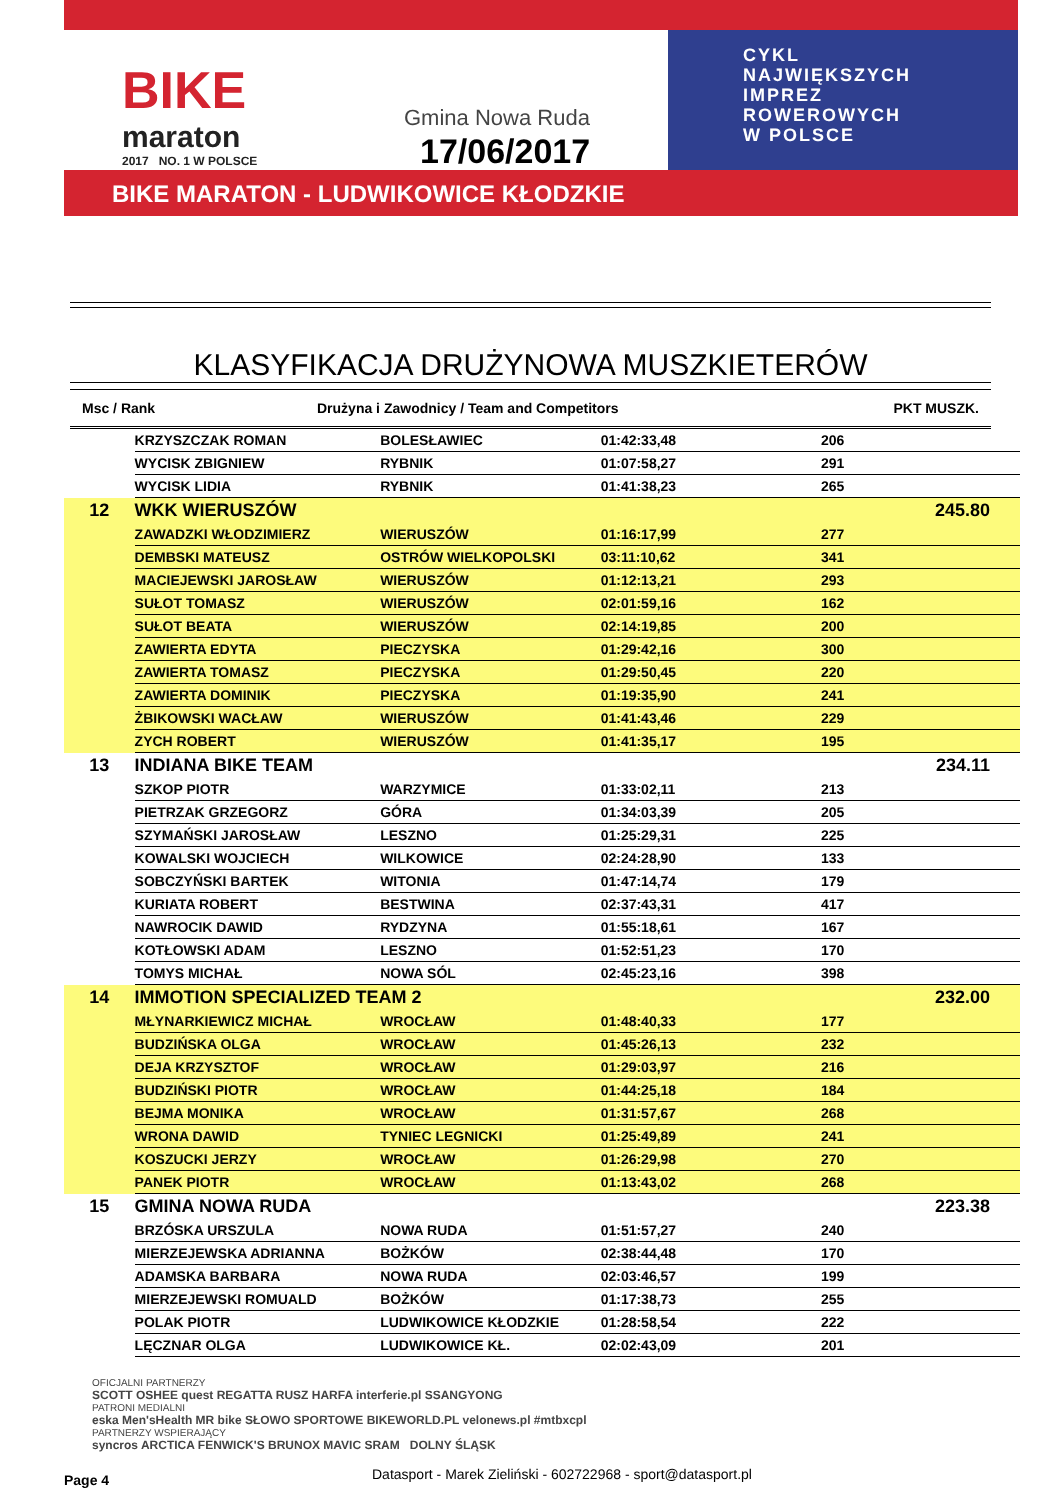BIKE
maraton
2017 NO. 1 W POLSCE
Gmina Nowa Ruda
17/06/2017
CYKL
NAJWIĘKSZYCH
IMPREZ
ROWEROWYCH
W POLSCE
BIKE MARATON - LUDWIKOWICE KŁODZKIE
KLASYFIKACJA DRUŻYNOWA MUSZKIETERÓW
Msc / Rank Drużyna i Zawodnicy / Team and Competitors PKT MUSZK.
| | KRZYSZCZAK ROMAN | BOLESŁAWIEC | 01:42:33,48 | 206 | |
| | WYCISK ZBIGNIEW | RYBNIK | 01:07:58,27 | 291 | |
| | WYCISK LIDIA | RYBNIK | 01:41:38,23 | 265 | |
| 12 | WKK WIERUSZÓW | | | | 245.80 |
| | ZAWADZKI WŁODZIMIERZ | WIERUSZÓW | 01:16:17,99 | 277 | |
| | DEMBSKI MATEUSZ | OSTRÓW WIELKOPOLSKI | 03:11:10,62 | 341 | |
| | MACIEJEWSKI JAROSŁAW | WIERUSZÓW | 01:12:13,21 | 293 | |
| | SUŁOT TOMASZ | WIERUSZÓW | 02:01:59,16 | 162 | |
| | SUŁOT BEATA | WIERUSZÓW | 02:14:19,85 | 200 | |
| | ZAWIERTA EDYTA | PIECZYSKA | 01:29:42,16 | 300 | |
| | ZAWIERTA TOMASZ | PIECZYSKA | 01:29:50,45 | 220 | |
| | ZAWIERTA DOMINIK | PIECZYSKA | 01:19:35,90 | 241 | |
| | ŻBIKOWSKI WACŁAW | WIERUSZÓW | 01:41:43,46 | 229 | |
| | ZYCH ROBERT | WIERUSZÓW | 01:41:35,17 | 195 | |
| 13 | INDIANA BIKE TEAM | | | | 234.11 |
| | SZKOP PIOTR | WARZYMICE | 01:33:02,11 | 213 | |
| | PIETRZAK GRZEGORZ | GÓRA | 01:34:03,39 | 205 | |
| | SZYMAŃSKI JAROSŁAW | LESZNO | 01:25:29,31 | 225 | |
| | KOWALSKI WOJCIECH | WILKOWICE | 02:24:28,90 | 133 | |
| | SOBCZYŃSKI BARTEK | WITONIA | 01:47:14,74 | 179 | |
| | KURIATA ROBERT | BESTWINA | 02:37:43,31 | 417 | |
| | NAWROCIK DAWID | RYDZYNA | 01:55:18,61 | 167 | |
| | KOTŁOWSKI ADAM | LESZNO | 01:52:51,23 | 170 | |
| | TOMYS MICHAŁ | NOWA SÓL | 02:45:23,16 | 398 | |
| 14 | IMMOTION SPECIALIZED TEAM 2 | | | | 232.00 |
| | MŁYNARKIEWICZ MICHAŁ | WROCŁAW | 01:48:40,33 | 177 | |
| | BUDZIŃSKA OLGA | WROCŁAW | 01:45:26,13 | 232 | |
| | DEJA KRZYSZTOF | WROCŁAW | 01:29:03,97 | 216 | |
| | BUDZIŃSKI PIOTR | WROCŁAW | 01:44:25,18 | 184 | |
| | BEJMA MONIKA | WROCŁAW | 01:31:57,67 | 268 | |
| | WRONA DAWID | TYNIEC LEGNICKI | 01:25:49,89 | 241 | |
| | KOSZUCKI JERZY | WROCŁAW | 01:26:29,98 | 270 | |
| | PANEK PIOTR | WROCŁAW | 01:13:43,02 | 268 | |
| 15 | GMINA NOWA RUDA | | | | 223.38 |
| | BRZÓSKA URSZULA | NOWA RUDA | 01:51:57,27 | 240 | |
| | MIERZEJEWSKA ADRIANNA | BOŻKÓW | 02:38:44,48 | 170 | |
| | ADAMSKA BARBARA | NOWA RUDA | 02:03:46,57 | 199 | |
| | MIERZEJEWSKI ROMUALD | BOŻKÓW | 01:17:38,73 | 255 | |
| | POLAK PIOTR | LUDWIKOWICE KŁODZKIE | 01:28:58,54 | 222 | |
| | LĘCZNAR OLGA | LUDWIKOWICE KŁ. | 02:02:43,09 | 201 | |
OFICJALNI PARTNERZY
SCOTT OSHEE quest REGATTA RUSZ HARFA interferie.pl SSANGYONG
PATRONI MEDIALNI
eska Men'sHealth MR bike SŁOWO SPORTOWE BIKEWORLD.PL velonews.pl #mtbxcpl
PARTNERZY WSPIERAJĄCY
syncros ARCTICA FENWICK'S BRUNOX MAVIC SRAM DOLNY ŚLĄSK
Page 4
Datasport - Marek Zieliński - 602722968 - sport@datasport.pl